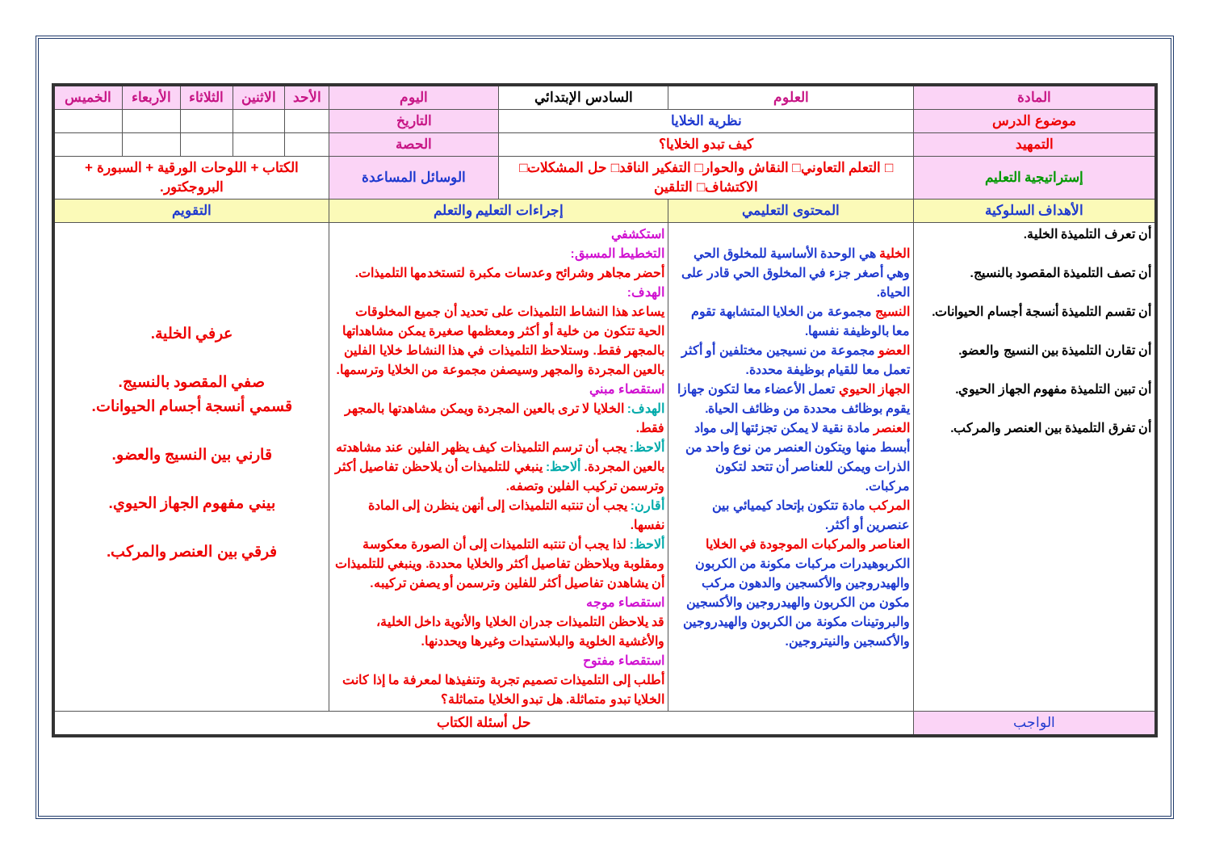| المادة | العلوم | السادس الإبتدائي | اليوم | الأحد | الاثنين | الثلاثاء | الأربعاء | الخميس |
| موضوع الدرس | نظرية الخلايا | | التاريخ | | | | | |
| التمهيد | كيف تبدو الخلايا؟ | | الحصة | | | | | |
| إستراتيجية التعليم | □ التعلم التعاوني□ النقاش والحوار□ التفكير الناقد□ حل المشكلات□ الاكتشاف□ التلقين | | الوسائل المساعدة | الكتاب + اللوحات الورقية + السبورة + البروجكتور. | | | | |
| الأهداف السلوكية | المحتوى التعليمي | إجراءات التعليم والتعلم | | التقويم | | | | |
| أن تعرف التلميذة الخلية. أن تصف التلميذة المقصود بالنسيج. أن تقسم التلميذة أنسجة أجسام الحيوانات. أن تقارن التلميذة بين النسيج والعضو. أن تبين التلميذة مفهوم الجهاز الحيوي. أن تفرق التلميذة بين العنصر والمركب. | الخلية هي الوحدة الأساسية للمخلوق الحي وهي أصغر جزء في المخلوق الحي قادر على الحياة. النسيج مجموعة من الخلايا المتشابهة تقوم معا بالوظيفة نفسها. العضو مجموعة من نسيجين مختلفين أو أكثر تعمل معا للقيام بوظيفة محددة. الجهاز الحيوي تعمل الأعضاء معا لتكون جهازا يقوم بوظائف محددة من وظائف الحياة. العنصر مادة نقية لا يمكن تجزئتها إلى مواد أبسط منها ويتكون العنصر من نوع واحد من الذرات ويمكن للعناصر أن تتحد لتكون مركبات. المركب مادة تتكون بإتحاد كيميائي بين عنصرين أو أكثر. العناصر والمركبات الموجودة في الخلايا الكربوهيدرات مركبات مكونة من الكربون والهيدروجين والأكسجين والدهون مركب مكون من الكربون والهيدروجين والأكسجين والبروتينات مكونة من الكربون والهيدروجين والأكسجين والنيتروجين. | استكشفي التخطيط المسبق: أحضر مجاهر وشرائح وعدسات مكبرة لتستخدمها التلميذات. الهدف: يساعد هذا النشاط التلميذات على تحديد أن جميع المخلوقات الحية تتكون من خلية أو أكثر ومعظمها صغيرة يمكن مشاهداتها بالمجهر فقط. وستلاحظ التلميذات في هذا النشاط خلايا الفلين بالعين المجردة والمجهر وسيصفن مجموعة من الخلايا وترسمها. استقصاء مبني الهدف: الخلايا لا ترى بالعين المجردة ويمكن مشاهدتها بالمجهر فقط. ألاحظ: يجب أن ترسم التلميذات كيف يظهر الفلين عند مشاهدته بالعين المجردة. ألاحظ: ينبغي للتلميذات أن يلاحظن تفاصيل أكثر وترسمن تركيب الفلين وتصفه. أقارن: يجب أن تنتبه التلميذات إلى أنهن ينظرن إلى المادة نفسها. ألاحظ: لذا يجب أن تنتبه التلميذات إلى أن الصورة معكوسة ومقلوبة ويلاحظن تفاصيل أكثر والخلايا محددة. وينبغي للتلميذات أن يشاهدن تفاصيل أكثر للفلين وترسمن أو يصفن تركيبه. استقصاء موجه قد يلاحظن التلميذات جدران الخلايا والأنوية داخل الخلية، والأغشية الخلوية والبلاستيدات وغيرها ويحددنها. استقصاء مفتوح أطلب إلى التلميذات تصميم تجربة وتنفيذها لمعرفة ما إذا كانت الخلايا تبدو متماثلة. هل تبدو الخلايا متماثلة؟ | | عرفي الخلية. صفي المقصود بالنسيج. قسمي أنسجة أجسام الحيوانات. قارني بين النسيج والعضو. بيني مفهوم الجهاز الحيوي. فرقي بين العنصر والمركب. | | | | |
| الواجب | حل أسئلة الكتاب | | | | | | | |